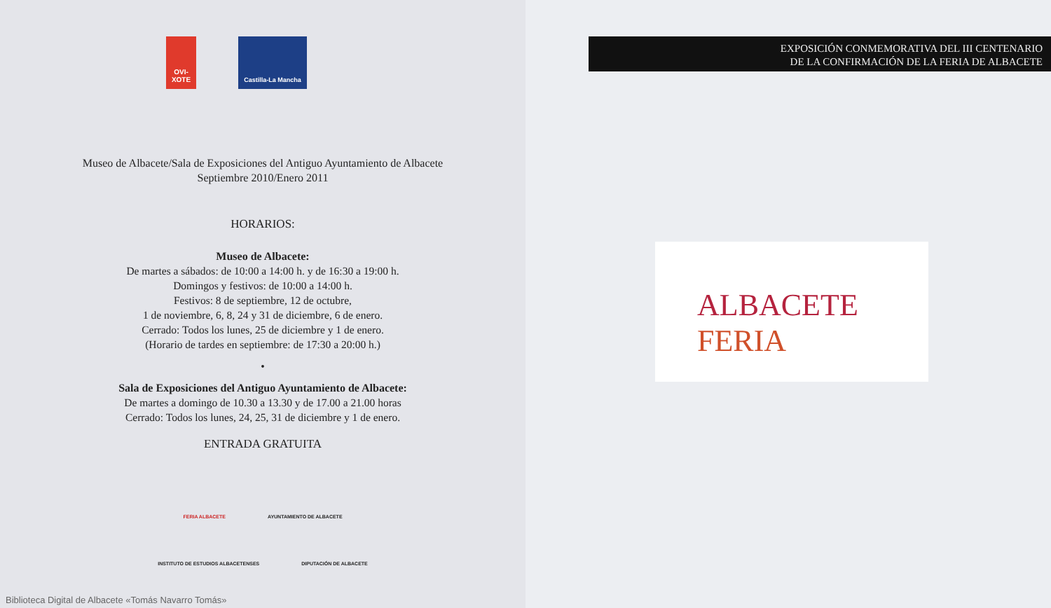OVI-
XOTE
Castilla-La Mancha
Museo de Albacete/Sala de Exposiciones del Antiguo Ayuntamiento de Albacete
Septiembre 2010/Enero 2011
HORARIOS:
Museo de Albacete:
De martes a sábados: de 10:00 a 14:00 h. y de 16:30 a 19:00 h.
Domingos y festivos: de 10:00 a 14:00 h.
Festivos: 8 de septiembre, 12 de octubre,
1 de noviembre, 6, 8, 24 y 31 de diciembre, 6 de enero.
Cerrado: Todos los lunes, 25 de diciembre y 1 de enero.
(Horario de tardes en septiembre: de 17:30 a 20:00 h.)
•
Sala de Exposiciones del Antiguo Ayuntamiento de Albacete:
De martes a domingo de 10.30 a 13.30 y de 17.00 a 21.00 horas
Cerrado: Todos los lunes, 24, 25, 31 de diciembre y 1 de enero.
ENTRADA GRATUITA
FERIA ALBACETE AYUNTAMIENTO DE ALBACETE
INSTITUTO DE ESTUDIOS ALBACETENSES DIPUTACIÓN DE ALBACETE
Biblioteca Digital de Albacete «Tomás Navarro Tomás»
EXPOSICIÓN CONMEMORATIVA DEL III CENTENARIO
DE LA CONFIRMACIÓN DE LA FERIA DE ALBACETE
ALBACETE
FERIA